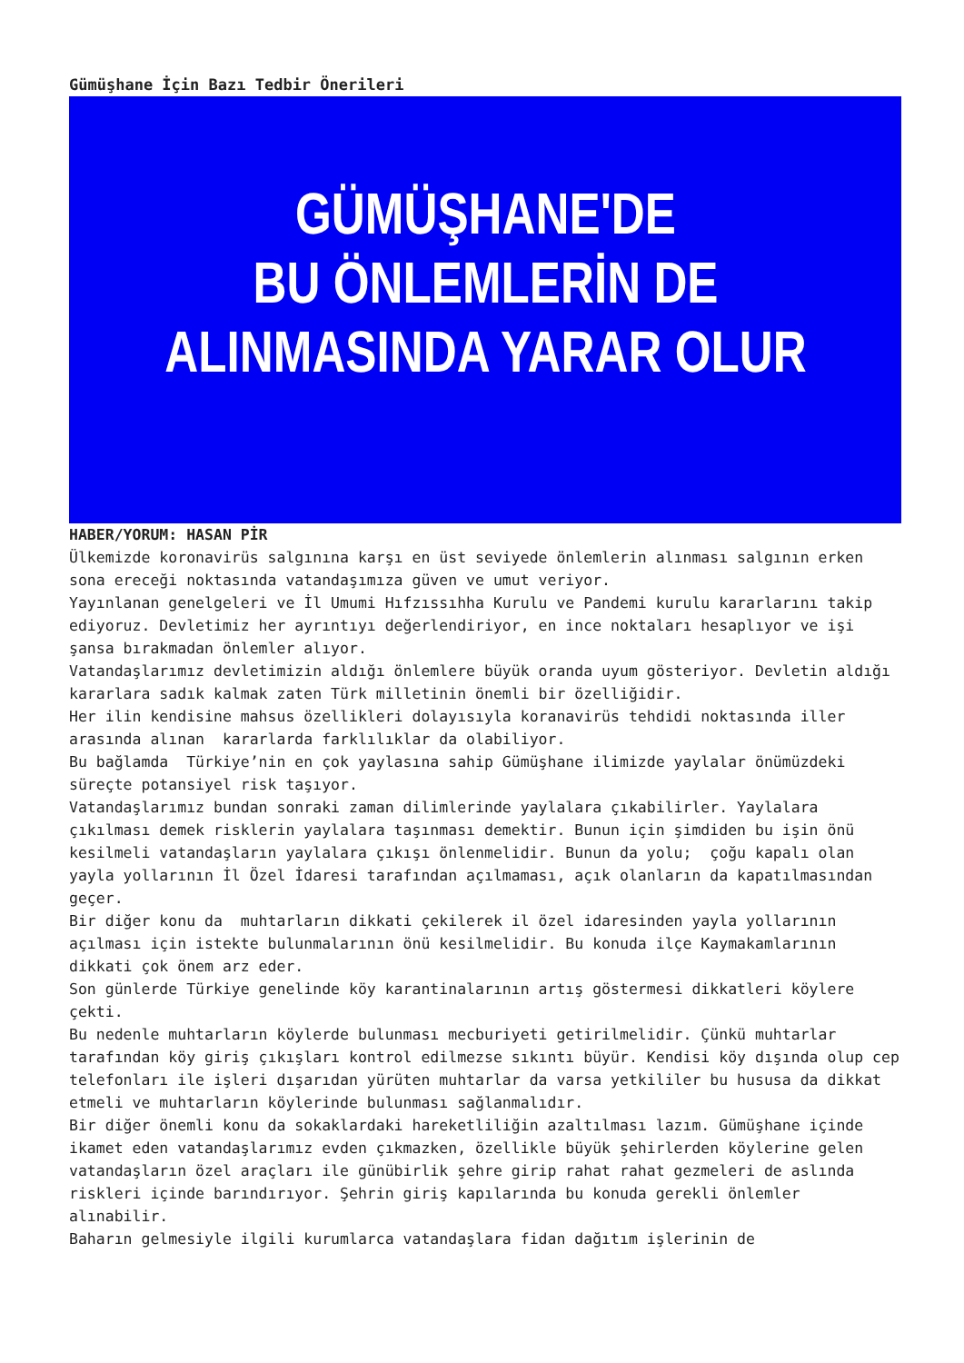Gümüşhane İçin Bazı Tedbir Önerileri
GÜMÜŞHANE'DE
BU ÖNLEMLERİN DE
ALINMASINDA YARAR OLUR
HABER/YORUM: HASAN PİR
Ülkemizde koronavirüs salgınına karşı en üst seviyede önlemlerin alınması salgının erken sona ereceği noktasında vatandaşımıza güven ve umut veriyor.
Yayınlanan genelgeleri ve İl Umumi Hıfzıssıhha Kurulu ve Pandemi kurulu kararlarını takip ediyoruz. Devletimiz her ayrıntıyı değerlendiriyor, en ince noktaları hesaplıyor ve işi şansa bırakmadan önlemler alıyor.
Vatandaşlarımız devletimizin aldığı önlemlere büyük oranda uyum gösteriyor. Devletin aldığı kararlara sadık kalmak zaten Türk milletinin önemli bir özelliğidir.
Her ilin kendisine mahsus özellikleri dolayısıyla koranavirüs tehdidi noktasında iller arasında alınan kararlarda farklılıklar da olabiliyor.
Bu bağlamda Türkiye’nin en çok yaylasına sahip Gümüşhane ilimizde yaylalar önümüzdeki süreçte potansiyel risk taşıyor.
Vatandaşlarımız bundan sonraki zaman dilimlerinde yaylalara çıkabilirler. Yaylalara çıkılması demek risklerin yaylalara taşınması demektir. Bunun için şimdiden bu işin önü kesilmeli vatandaşların yaylalara çıkışı önlenmelidir. Bunun da yolu; çoğu kapalı olan yayla yollarının İl Özel İdaresi tarafından açılmaması, açık olanların da kapatılmasından geçer.
Bir diğer konu da muhtarların dikkati çekilerek il özel idaresinden yayla yollarının açılması için istekte bulunmalarının önü kesilmelidir. Bu konuda ilçe Kaymakamlarının dikkati çok önem arz eder.
Son günlerde Türkiye genelinde köy karantinalarının artış göstermesi dikkatleri köylere çekti.
Bu nedenle muhtarların köylerde bulunması mecburiyeti getirilmelidir. Çünkü muhtarlar tarafından köy giriş çıkışları kontrol edilmezse sıkıntı büyür. Kendisi köy dışında olup cep telefonları ile işleri dışarıdan yürüten muhtarlar da varsa yetkililer bu hususa da dikkat etmeli ve muhtarların köylerinde bulunması sağlanmalıdır.
Bir diğer önemli konu da sokaklardaki hareketliliğin azaltılması lazım. Gümüşhane içinde ikamet eden vatandaşlarımız evden çıkmazken, özellikle büyük şehirlerden köylerine gelen vatandaşların özel araçları ile günübirlik şehre girip rahat rahat gezmeleri de aslında riskleri içinde barındırıyor. Şehrin giriş kapılarında bu konuda gerekli önlemler alınabilir.
Baharın gelmesiyle ilgili kurumlarca vatandaşlara fidan dağıtım işlerinin de